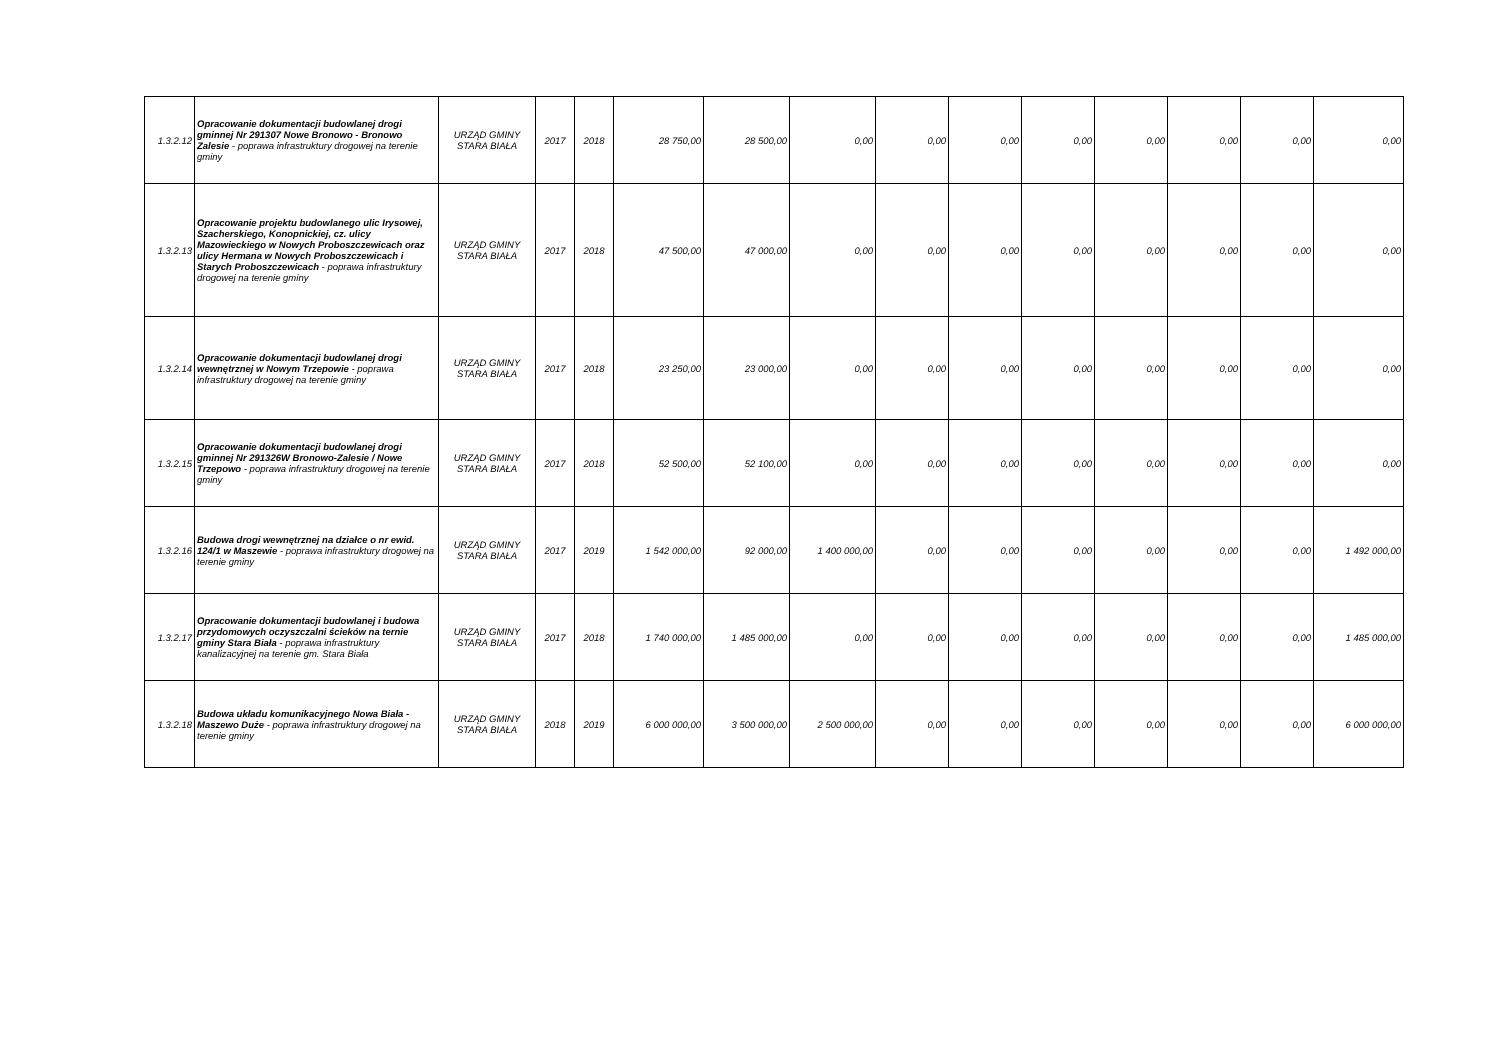| 1.3.2.12 | Opracowanie dokumentacji budowlanej drogi gminnej Nr 291307 Nowe Bronowo - Bronowo Zalesie - poprawa infrastruktury drogowej na terenie gminy | URZĄD GMINY STARA BIAŁA | 2017 | 2018 | 28 750,00 | 28 500,00 | 0,00 | 0,00 | 0,00 | 0,00 | 0,00 | 0,00 | 0,00 | 0,00 |
| 1.3.2.13 | Opracowanie projektu budowlanego ulic Irysowej, Szacherskiego, Konopnickiej, cz. ulicy Mazowieckiego w Nowych Proboszczewicach oraz ulicy Hermana w Nowych Proboszczewicach i Starych Proboszczewicach - poprawa infrastruktury drogowej na terenie gminy | URZĄD GMINY STARA BIAŁA | 2017 | 2018 | 47 500,00 | 47 000,00 | 0,00 | 0,00 | 0,00 | 0,00 | 0,00 | 0,00 | 0,00 | 0,00 |
| 1.3.2.14 | Opracowanie dokumentacji budowlanej drogi wewnętrznej w Nowym Trzepowie - poprawa infrastruktury drogowej na terenie gminy | URZĄD GMINY STARA BIAŁA | 2017 | 2018 | 23 250,00 | 23 000,00 | 0,00 | 0,00 | 0,00 | 0,00 | 0,00 | 0,00 | 0,00 | 0,00 |
| 1.3.2.15 | Opracowanie dokumentacji budowlanej drogi gminnej Nr 291326W Bronowo-Zalesie / Nowe Trzepowo - poprawa infrastruktury drogowej na terenie gminy | URZĄD GMINY STARA BIAŁA | 2017 | 2018 | 52 500,00 | 52 100,00 | 0,00 | 0,00 | 0,00 | 0,00 | 0,00 | 0,00 | 0,00 | 0,00 |
| 1.3.2.16 | Budowa drogi wewnętrznej na działce o nr ewid. 124/1 w Maszewie - poprawa infrastruktury drogowej na terenie gminy | URZĄD GMINY STARA BIAŁA | 2017 | 2019 | 1 542 000,00 | 92 000,00 | 1 400 000,00 | 0,00 | 0,00 | 0,00 | 0,00 | 0,00 | 0,00 | 1 492 000,00 |
| 1.3.2.17 | Opracowanie dokumentacji budowlanej i budowa przydomowych oczyszczalni ścieków na ternie gminy Stara Biała - poprawa infrastruktury kanalizacyjnej na terenie gm. Stara Biała | URZĄD GMINY STARA BIAŁA | 2017 | 2018 | 1 740 000,00 | 1 485 000,00 | 0,00 | 0,00 | 0,00 | 0,00 | 0,00 | 0,00 | 0,00 | 1 485 000,00 |
| 1.3.2.18 | Budowa układu komunikacyjnego Nowa Biała - Maszewo Duże - poprawa infrastruktury drogowej na terenie gminy | URZĄD GMINY STARA BIAŁA | 2018 | 2019 | 6 000 000,00 | 3 500 000,00 | 2 500 000,00 | 0,00 | 0,00 | 0,00 | 0,00 | 0,00 | 0,00 | 6 000 000,00 |